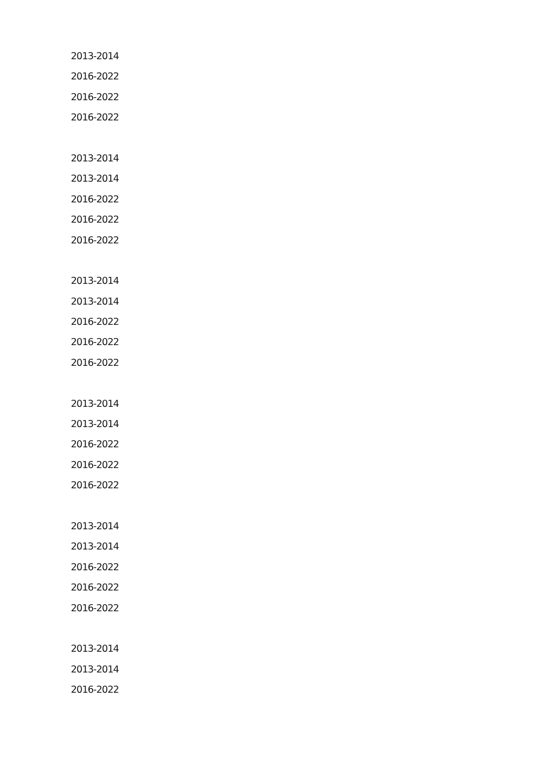2013-2014
2016-2022
2016-2022
2016-2022
2013-2014
2013-2014
2016-2022
2016-2022
2016-2022
2013-2014
2013-2014
2016-2022
2016-2022
2016-2022
2013-2014
2013-2014
2016-2022
2016-2022
2016-2022
2013-2014
2013-2014
2016-2022
2016-2022
2016-2022
2013-2014
2013-2014
2016-2022